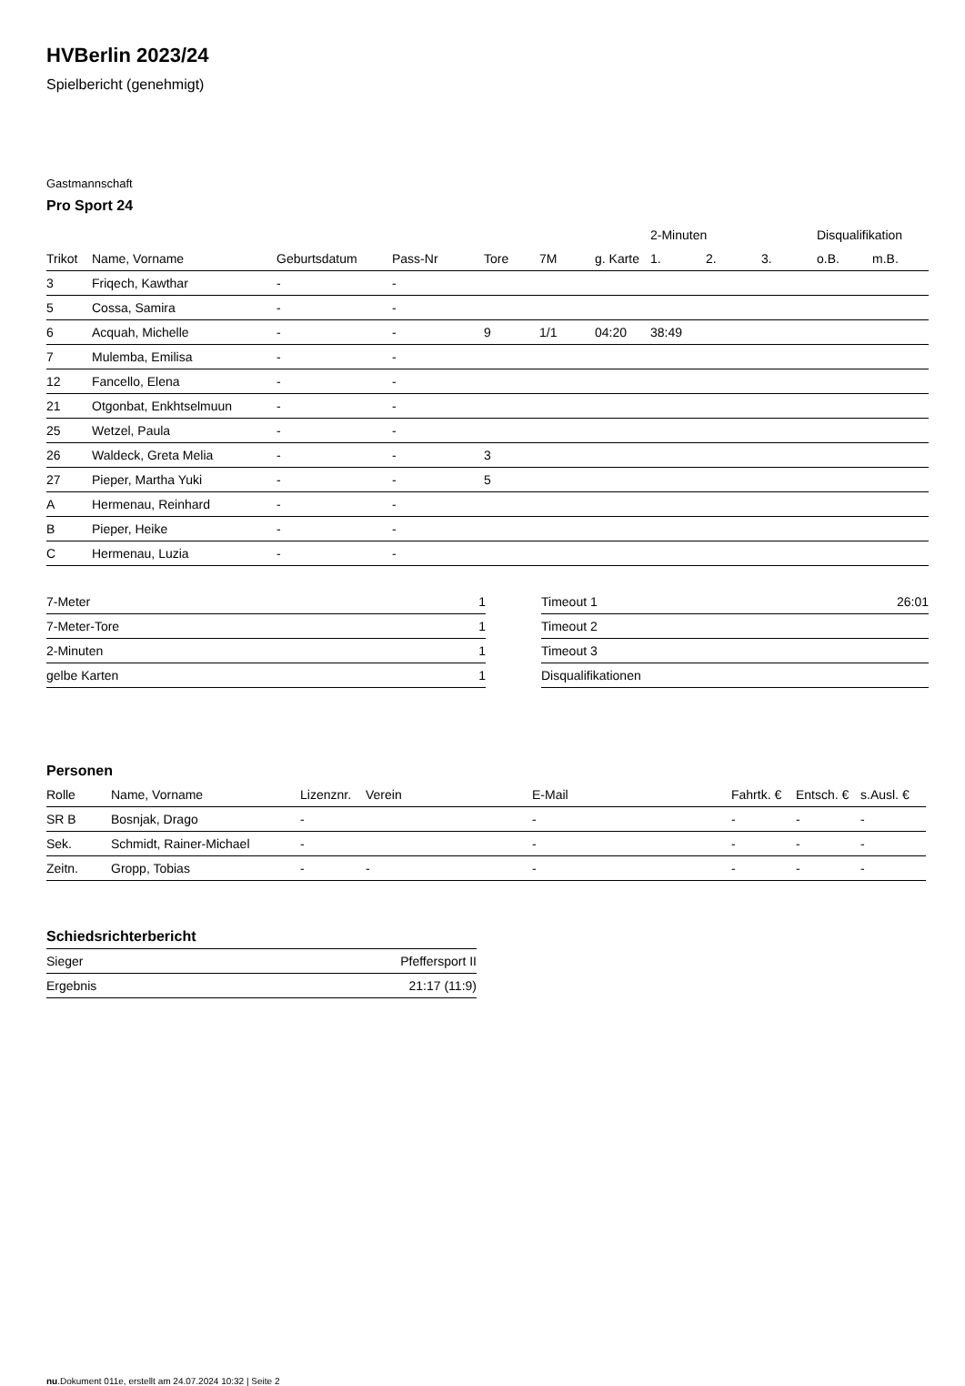HVBerlin 2023/24
Spielbericht (genehmigt)
Gastmannschaft
Pro Sport 24
| | | | | | | | 2-Minuten | | | Disqualifikation | |
| --- | --- | --- | --- | --- | --- | --- | --- | --- | --- | --- | --- |
| Trikot | Name, Vorname | Geburtsdatum | Pass-Nr | Tore | 7M | g. Karte | 1. | 2. | 3. | o.B. | m.B. |
| 3 | Friqech, Kawthar | - | - | | | | | | | | |
| 5 | Cossa, Samira | - | - | | | | | | | | |
| 6 | Acquah, Michelle | - | - | 9 | 1/1 | 04:20 | 38:49 | | | | |
| 7 | Mulemba, Emilisa | - | - | | | | | | | | |
| 12 | Fancello, Elena | - | - | | | | | | | | |
| 21 | Otgonbat, Enkhtselmuun | - | - | | | | | | | | |
| 25 | Wetzel, Paula | - | - | | | | | | | | |
| 26 | Waldeck, Greta Melia | - | - | 3 | | | | | | | |
| 27 | Pieper, Martha Yuki | - | - | 5 | | | | | | | |
| A | Hermenau, Reinhard | - | - | | | | | | | | |
| B | Pieper, Heike | - | - | | | | | | | | |
| C | Hermenau, Luzia | - | - | | | | | | | | |
| 7-Meter | 1 |
| 7-Meter-Tore | 1 |
| 2-Minuten | 1 |
| gelbe Karten | 1 |
| Timeout 1 | 26:01 |
| Timeout 2 | |
| Timeout 3 | |
| Disqualifikationen | |
Personen
| Rolle | Name, Vorname | Lizenznr. | Verein | E-Mail | Fahrtk. € | Entsch. € | s.Ausl. € |
| --- | --- | --- | --- | --- | --- | --- | --- |
| SR B | Bosnjak, Drago | - | | - | - | - | - |
| Sek. | Schmidt, Rainer-Michael | - | | - | - | - | - |
| Zeitn. | Gropp, Tobias | - | - | - | - | - | - |
Schiedsrichterbericht
| Sieger | Pfeffersport II |
| Ergebnis | 21:17 (11:9) |
nu.Dokument 011e, erstellt am 24.07.2024 10:32 | Seite 2